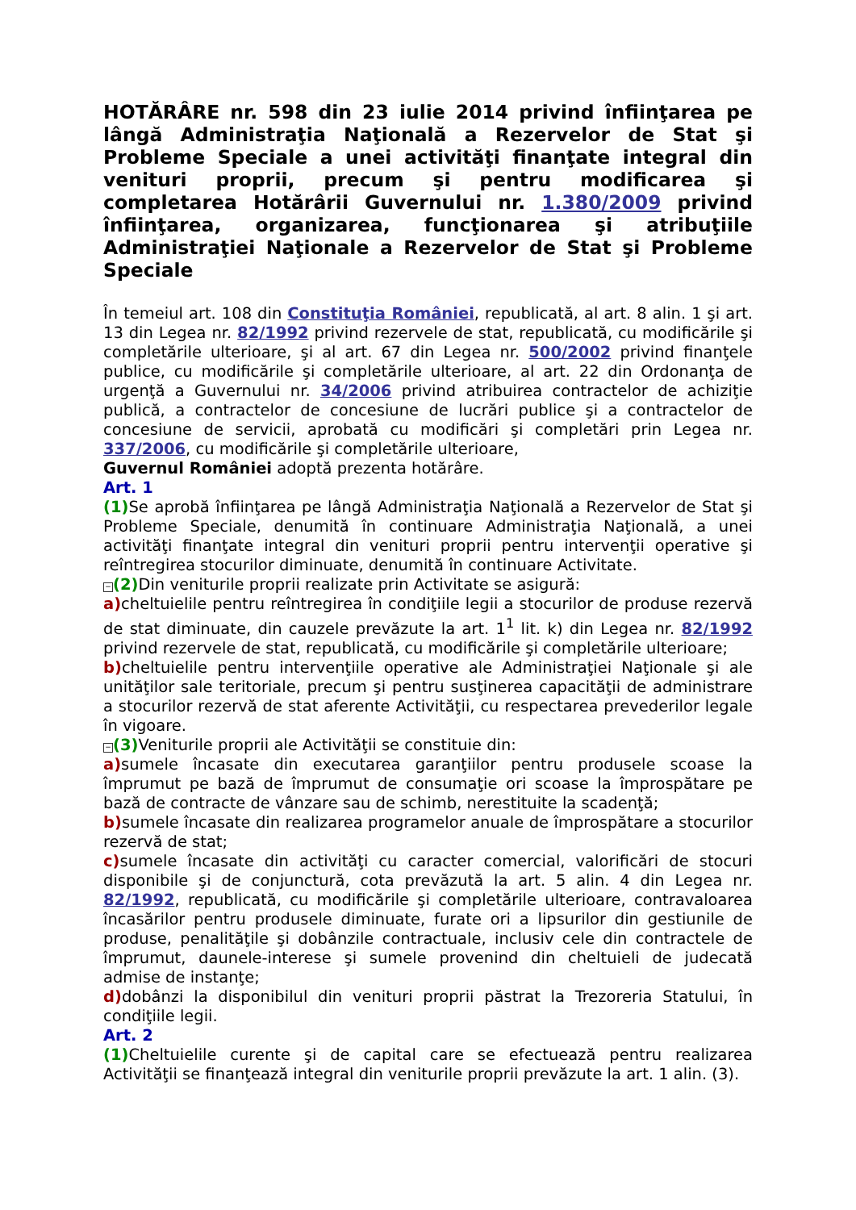HOTĂRÂRE nr. 598 din 23 iulie 2014 privind înfiinţarea pe lângă Administraţia Naţională a Rezervelor de Stat şi Probleme Speciale a unei activităţi finanţate integral din venituri proprii, precum şi pentru modificarea şi completarea Hotărârii Guvernului nr. 1.380/2009 privind înfiinţarea, organizarea, funcţionarea şi atribuţiile Administraţiei Naţionale a Rezervelor de Stat şi Probleme Speciale
În temeiul art. 108 din Constituţia României, republicată, al art. 8 alin. 1 şi art. 13 din Legea nr. 82/1992 privind rezervele de stat, republicată, cu modificările şi completările ulterioare, şi al art. 67 din Legea nr. 500/2002 privind finanţele publice, cu modificările şi completările ulterioare, al art. 22 din Ordonanţa de urgenţă a Guvernului nr. 34/2006 privind atribuirea contractelor de achiziţie publică, a contractelor de concesiune de lucrări publice şi a contractelor de concesiune de servicii, aprobată cu modificări şi completări prin Legea nr. 337/2006, cu modificările şi completările ulterioare,
Guvernul României adoptă prezenta hotărâre.
Art. 1
(1) Se aprobă înfiinţarea pe lângă Administraţia Naţională a Rezervelor de Stat şi Probleme Speciale, denumită în continuare Administraţia Naţională, a unei activităţi finanţate integral din venituri proprii pentru intervenţii operative şi reîntregirea stocurilor diminuate, denumită în continuare Activitate.
− (2) Din veniturile proprii realizate prin Activitate se asigură:
a) cheltuielile pentru reîntregirea în condiţiile legii a stocurilor de produse rezervă de stat diminuate, din cauzele prevăzute la art. 1<sup>1</sup> lit. k) din Legea nr. 82/1992 privind rezervele de stat, republicată, cu modificările şi completările ulterioare;
b) cheltuielile pentru intervenţiile operative ale Administraţiei Naţionale şi ale unităţilor sale teritoriale, precum şi pentru susţinerea capacităţii de administrare a stocurilor rezervă de stat aferente Activităţii, cu respectarea prevederilor legale în vigoare.
− (3) Veniturile proprii ale Activităţii se constituie din:
a) sumele încasate din executarea garanţiilor pentru produsele scoase la împrumut pe bază de împrumut de consumaţie ori scoase la împrospătare pe bază de contracte de vânzare sau de schimb, nerestituite la scadenţă;
b) sumele încasate din realizarea programelor anuale de împrospătare a stocurilor rezervă de stat;
c) sumele încasate din activităţi cu caracter comercial, valorificări de stocuri disponibile şi de conjunctură, cota prevăzută la art. 5 alin. 4 din Legea nr. 82/1992, republicată, cu modificările şi completările ulterioare, contravaloarea încasărilor pentru produsele diminuate, furate ori a lipsurilor din gestiunile de produse, penalităţile şi dobânzile contractuale, inclusiv cele din contractele de împrumut, daunele-interese şi sumele provenind din cheltuieli de judecată admise de instanţe;
d) dobânzi la disponibilul din venituri proprii păstrat la Trezoreria Statului, în condiţiile legii.
Art. 2
(1) Cheltuielile curente şi de capital care se efectuează pentru realizarea Activităţii se finanţează integral din veniturile proprii prevăzute la art. 1 alin. (3).